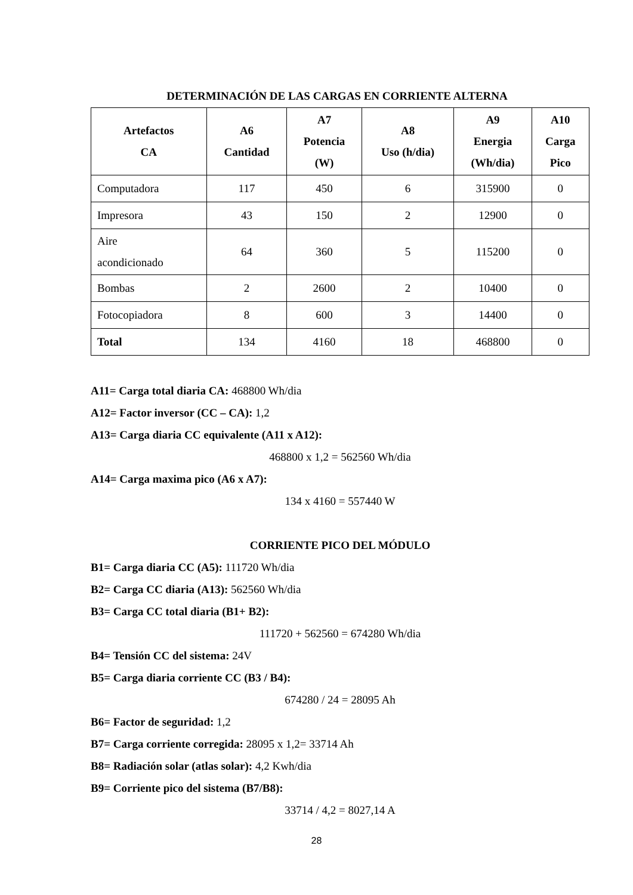DETERMINACIÓN DE LAS CARGAS EN CORRIENTE ALTERNA
| Artefactos CA | A6 Cantidad | A7 Potencia (W) | A8 Uso (h/dia) | A9 Energia (Wh/dia) | A10 Carga Pico |
| --- | --- | --- | --- | --- | --- |
| Computadora | 117 | 450 | 6 | 315900 | 0 |
| Impresora | 43 | 150 | 2 | 12900 | 0 |
| Aire acondicionado | 64 | 360 | 5 | 115200 | 0 |
| Bombas | 2 | 2600 | 2 | 10400 | 0 |
| Fotocopiadora | 8 | 600 | 3 | 14400 | 0 |
| Total | 134 | 4160 | 18 | 468800 | 0 |
A11= Carga total diaria CA: 468800 Wh/dia
A12= Factor inversor (CC – CA): 1,2
A13= Carga diaria CC equivalente (A11 x A12):
468800 x 1,2 = 562560 Wh/dia
A14= Carga maxima pico (A6 x A7):
134 x 4160 = 557440 W
CORRIENTE PICO DEL MÓDULO
B1= Carga diaria CC (A5): 111720 Wh/dia
B2= Carga CC diaria (A13): 562560 Wh/dia
B3= Carga CC total diaria (B1+ B2):
111720 + 562560 = 674280 Wh/dia
B4= Tensión CC del sistema: 24V
B5= Carga diaria corriente CC (B3 / B4):
674280 / 24 = 28095 Ah
B6= Factor de seguridad: 1,2
B7= Carga corriente corregida: 28095 x 1,2= 33714 Ah
B8= Radiación solar (atlas solar): 4,2 Kwh/dia
B9= Corriente pico del sistema (B7/B8):
33714 / 4,2 = 8027,14 A
28